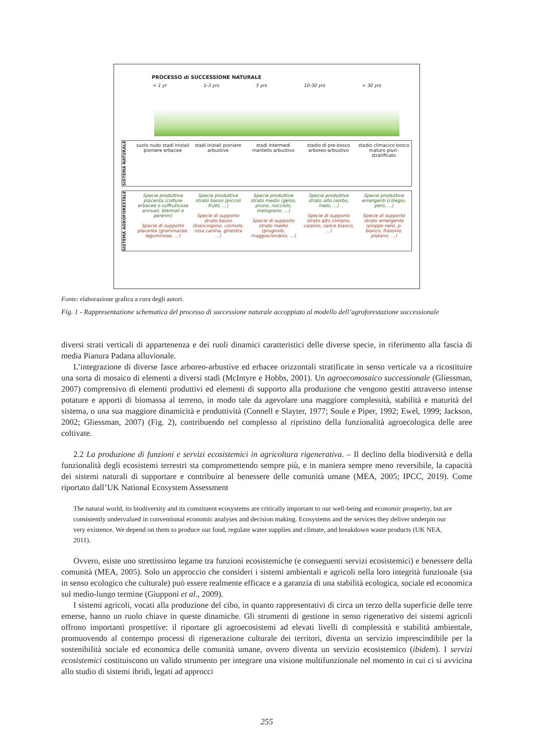PROCESSO di SUCCESSIONE NATURALE
< 1 yr 1-3 yrs 5 yrs 10-30 yrs > 30 yrs
SISTEMA NATURALE
suolo nudo stadi iniziali pioniere erbacee
stadi iniziali pioniere arbustive
stadi intermedi mantello arbustivo
stadio di pre-bosco arboreo-arbustivo
stadio climacico bosco maturo pluri-stratificato
SISTEMA AGROFORESTALE
Specie produttive placenta (colture erbacee o suffruticose annuali, biennali e perenni)
Specie di supporto placenta (graminacee, leguminose, ...)
Specie produttive strato basso (piccoli frutti, ...)
Specie di supporto strato basso (biancospino, corniolo, rosa canina, ginestra ...)
Specie produttive strato medio (gelso, pruno, nocciolo, melograno, ...)
Specie di supporto strato medio (prugnolo, maggiociondolo, ...)
Specie produttive strato alto (sorbo, melo, ...)
Specie di supporto strato alto (ontano, carpino, salice bianco, ...)
Specie produttive emergenti (ciliegio, pero, ...)
Specie di supporto strato emergente (pioppo nero, p. bianco, frassino, platano, ...)
Fonte: elaborazione grafica a cura degli autori.
Fig. 1 - Rappresentazione schematica del processo di successione naturale accoppiato al modello dell’agroforestazione successionale
diversi strati verticali di appartenenza e dei ruoli dinamici caratteristici delle diverse specie, in riferimento alla fascia di media Pianura Padana alluvionale.
L’integrazione di diverse fasce arboreo-arbustive ed erbacee orizzontali stratificate in senso verticale va a ricostituire una sorta di mosaico di elementi a diversi stadi (McIntyre e Hobbs, 2001). Un agroecomosaico successionale (Gliessman, 2007) comprensivo di elementi produttivi ed elementi di supporto alla produzione che vengono gestiti attraverso intense potature e apporti di biomassa al terreno, in modo tale da agevolare una maggiore complessità, stabilità e maturità del sistema, o una sua maggiore dinamicità e produttività (Connell e Slayter, 1977; Soule e Piper, 1992; Ewel, 1999; Jackson, 2002; Gliessman, 2007) (Fig. 2), contribuendo nel complesso al ripristino della funzionalità agroecologica delle aree coltivate.
2.2 La produzione di funzioni e servizi ecosistemici in agricoltura rigenerativa. – Il declino della biodiversità e della funzionalità degli ecosistemi terrestri sta compromettendo sempre più, e in maniera sempre meno reversibile, la capacità dei sistemi naturali di supportare e contribuire al benessere delle comunità umane (MEA, 2005; IPCC, 2019). Come riportato dall’UK National Ecosystem Assessment
The natural world, its biodiversity and its constituent ecosystems are critically important to our well-being and economic prosperity, but are consistently undervalued in conventional economic analyses and decision making. Ecosystems and the services they deliver underpin our very existence. We depend on them to produce our food, regulate water supplies and climate, and breakdown waste products (UK NEA, 2011).
Ovvero, esiste uno strettissimo legame tra funzioni ecosistemiche (e conseguenti servizi ecosistemici) e benessere della comunità (MEA, 2005). Solo un approccio che consideri i sistemi ambientali e agricoli nella loro integrità funzionale (sia in senso ecologico che culturale) può essere realmente efficace e a garanzia di una stabilità ecologica, sociale ed economica sul medio-lungo termine (Giupponi et al., 2009).
I sistemi agricoli, vocati alla produzione del cibo, in quanto rappresentativi di circa un terzo della superficie delle terre emerse, hanno un ruolo chiave in queste dinamiche. Gli strumenti di gestione in senso rigenerativo dei sistemi agricoli offrono importanti prospettive: il riportare gli agroecosistemi ad elevati livelli di complessità e stabilità ambientale, promuovendo al contempo processi di rigenerazione culturale dei territori, diventa un servizio imprescindibile per la sostenibilità sociale ed economica delle comunità umane, ovvero diventa un servizio ecosistemico (ibidem). I servizi ecosistemici costituiscono un valido strumento per integrare una visione multifunzionale nel momento in cui ci si avvicina allo studio di sistemi ibridi, legati ad approcci
255